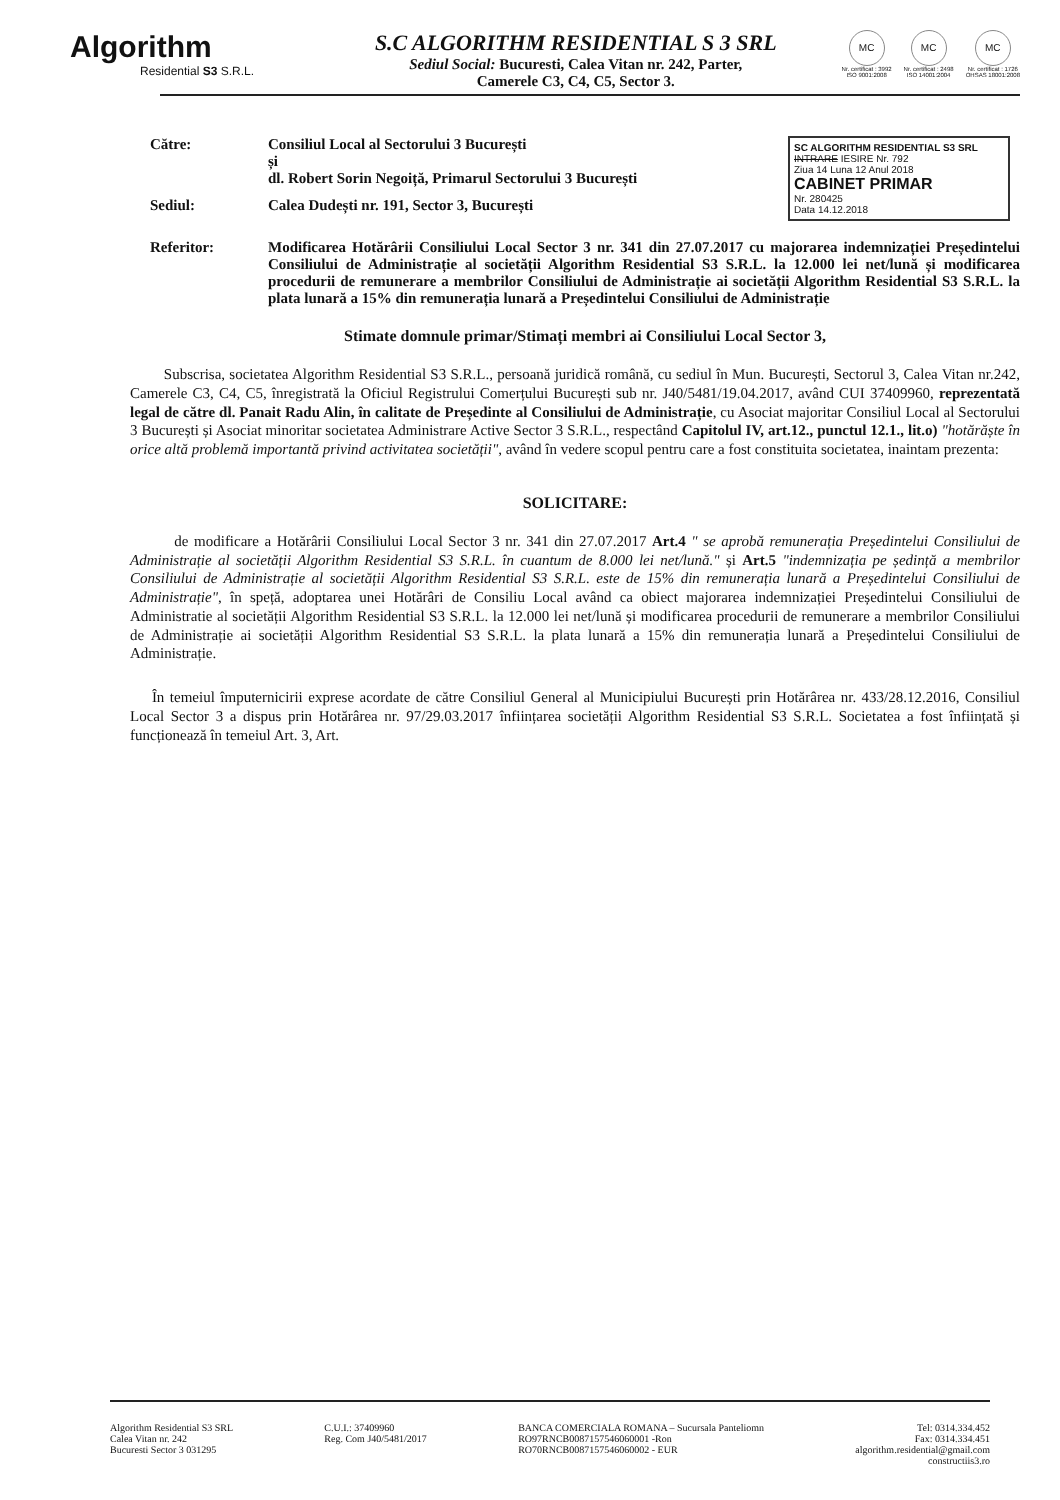Algorithm
Residential S3 S.R.L.
S.C ALGORITHM RESIDENTIAL S 3 SRL
Sediul Social: Bucuresti, Calea Vitan nr. 242, Parter,
Camerele C3, C4, C5, Sector 3.
MC
Nr. certificat : 3992
ISO 9001:2008
MC
Nr. certificat : 2498
ISO 14001:2004
MC
Nr. certificat : 1726
OHSAS 18001:2008
SC ALGORITHM RESIDENTIAL S3 SRL
INTRARE IESIRE Nr. 792
Ziua 14 Luna 12 Anul 2018
CABINET PRIMAR
Nr. 280425
Data 14.12.2018
Către: Consiliul Local al Sectorului 3 București
și
dl. Robert Sorin Negoiță, Primarul Sectorului 3 București
Sediul: Calea Dudești nr. 191, Sector 3, București
Referitor: Modificarea Hotărârii Consiliului Local Sector 3 nr. 341 din 27.07.2017 cu majorarea indemnizației Președintelui Consiliului de Administrație al societății Algorithm Residential S3 S.R.L. la 12.000 lei net/lună și modificarea procedurii de remunerare a membrilor Consiliului de Administrație ai societății Algorithm Residential S3 S.R.L. la plata lunară a 15% din remunerația lunară a Președintelui Consiliului de Administrație
Stimate domnule primar/Stimați membri ai Consiliului Local Sector 3,
Subscrisa, societatea Algorithm Residential S3 S.R.L., persoană juridică română, cu sediul în Mun. București, Sectorul 3, Calea Vitan nr.242, Camerele C3, C4, C5, înregistrată la Oficiul Registrului Comerțului București sub nr. J40/5481/19.04.2017, având CUI 37409960, reprezentată legal de către dl. Panait Radu Alin, în calitate de Președinte al Consiliului de Administrație, cu Asociat majoritar Consiliul Local al Sectorului 3 București și Asociat minoritar societatea Administrare Active Sector 3 S.R.L., respectând Capitolul IV, art.12., punctul 12.1., lit.o) "hotărăște în orice altă problemă importantă privind activitatea societății", având în vedere scopul pentru care a fost constituita societatea, inaintam prezenta:
SOLICITARE:
de modificare a Hotărârii Consiliului Local Sector 3 nr. 341 din 27.07.2017 Art.4 " se aprobă remunerația Președintelui Consiliului de Administrație al societății Algorithm Residential S3 S.R.L. în cuantum de 8.000 lei net/lună." și Art.5 "indemnizația pe ședință a membrilor Consiliului de Administrație al societății Algorithm Residential S3 S.R.L. este de 15% din remunerația lunară a Președintelui Consiliului de Administrație", în speță, adoptarea unei Hotărâri de Consiliu Local având ca obiect majorarea indemnizației Președintelui Consiliului de Administratie al societății Algorithm Residential S3 S.R.L. la 12.000 lei net/lună și modificarea procedurii de remunerare a membrilor Consiliului de Administrație ai societății Algorithm Residential S3 S.R.L. la plata lunară a 15% din remunerația lunară a Președintelui Consiliului de Administrație.
În temeiul împuternicirii exprese acordate de către Consiliul General al Municipiului București prin Hotărârea nr. 433/28.12.2016, Consiliul Local Sector 3 a dispus prin Hotărârea nr. 97/29.03.2017 înființarea societății Algorithm Residential S3 S.R.L. Societatea a fost înființată și funcționează în temeiul Art. 3, Art.
Algorithm Residential S3 SRL
Calea Vitan nr. 242
Bucuresti Sector 3 031295
C.U.I.: 37409960
Reg. Com J40/5481/2017
BANCA COMERCIALA ROMANA – Sucursala Panteliomn
RO97RNCB0087157546060001 -Ron
RO70RNCB0087157546060002 - EUR
Tel: 0314.334.452
Fax: 0314.334.451
algorithm.residential@gmail.com
constructiis3.ro